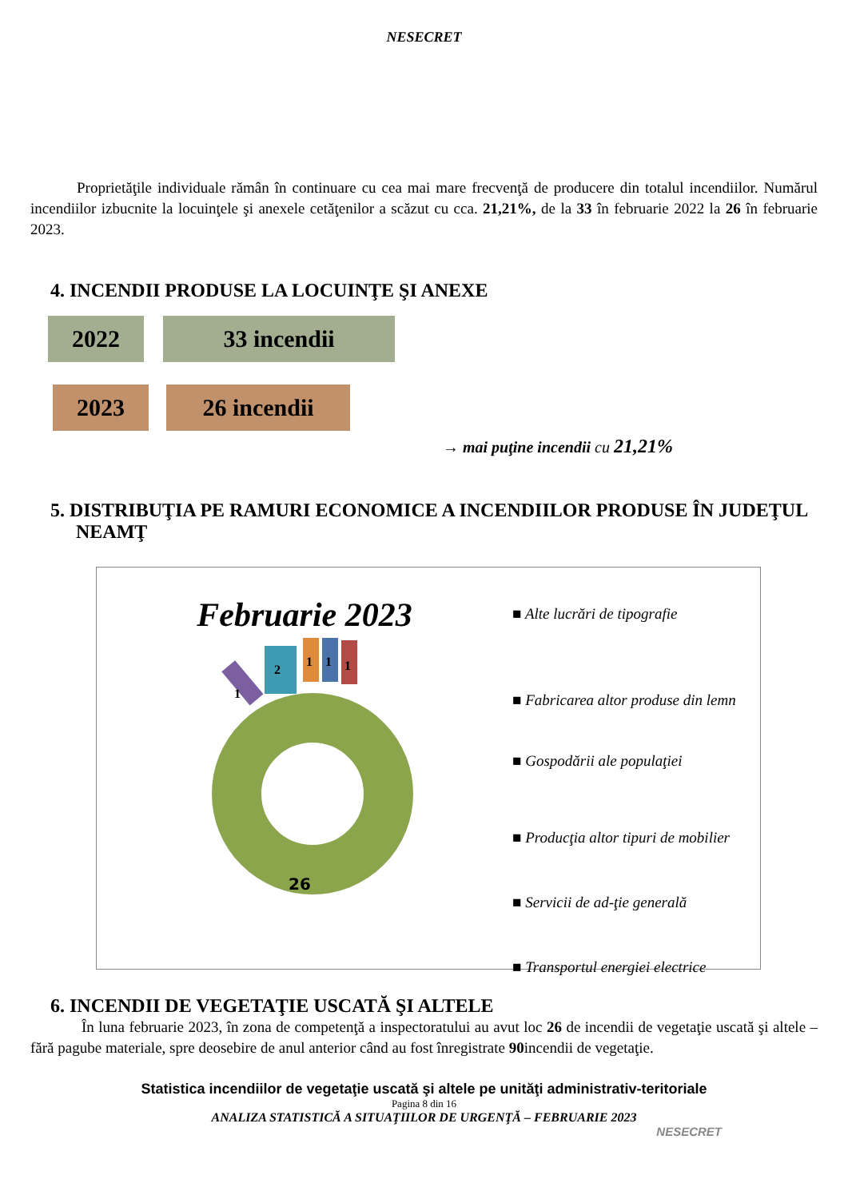NESECRET
Proprietăţile individuale rămân în continuare cu cea mai mare frecvenţă de producere din totalul incendiilor. Numărul incendiilor izbucnite la locuinţele şi anexele cetăţenilor a scăzut cu cca. 21,21%, de la 33 în februarie 2022 la 26 în februarie 2023.
4. INCENDII PRODUSE LA LOCUINŢE ŞI ANEXE
2022 33 incendii
2023 26 incendii
→ mai puţine incendii cu 21,21%
5. DISTRIBUŢIA PE RAMURI ECONOMICE A INCENDIILOR PRODUSE ÎN JUDEŢUL NEAMŢ
Februarie 2023
26
1
2
1
1
1
■ Alte lucrări de tipografie
■ Fabricarea altor produse din lemn
■ Gospodării ale populaţiei
■ Producţia altor tipuri de mobilier
■ Servicii de ad-ţie generală
■ Transportul energiei electrice
6. INCENDII DE VEGETAŢIE USCATĂ ŞI ALTELE
În luna februarie 2023, în zona de competenţă a inspectoratului au avut loc 26 de incendii de vegetaţie uscată şi altele – fără pagube materiale, spre deosebire de anul anterior când au fost înregistrate 90incendii de vegetaţie.
Statistica incendiilor de vegetaţie uscată şi altele pe unităţi administrativ-teritoriale
Pagina 8 din 16
ANALIZA STATISTICĂ A SITUAŢIILOR DE URGENŢĂ – FEBRUARIE 2023
NESECRET